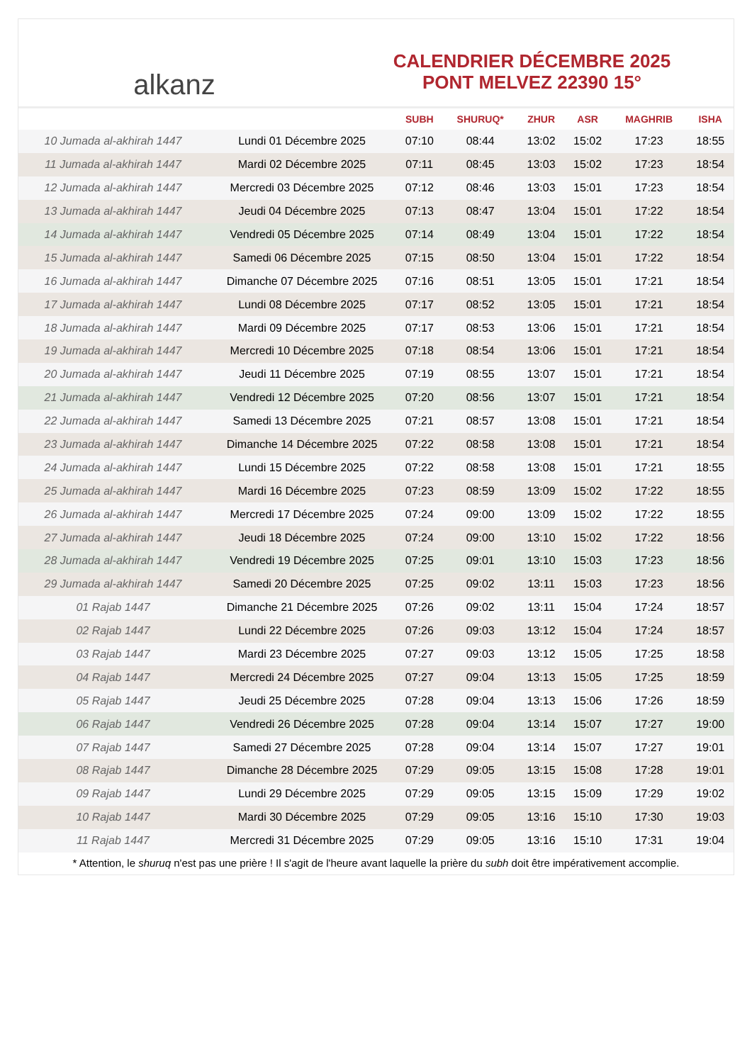alkanz
CALENDRIER DÉCEMBRE 2025
PONT MELVEZ 22390 15°
| | | SUBH | SHURUQ* | ZHUR | ASR | MAGHRIB | ISHA |
| --- | --- | --- | --- | --- | --- | --- | --- |
| 10 Jumada al-akhirah 1447 | Lundi 01 Décembre 2025 | 07:10 | 08:44 | 13:02 | 15:02 | 17:23 | 18:55 |
| 11 Jumada al-akhirah 1447 | Mardi 02 Décembre 2025 | 07:11 | 08:45 | 13:03 | 15:02 | 17:23 | 18:54 |
| 12 Jumada al-akhirah 1447 | Mercredi 03 Décembre 2025 | 07:12 | 08:46 | 13:03 | 15:01 | 17:23 | 18:54 |
| 13 Jumada al-akhirah 1447 | Jeudi 04 Décembre 2025 | 07:13 | 08:47 | 13:04 | 15:01 | 17:22 | 18:54 |
| 14 Jumada al-akhirah 1447 | Vendredi 05 Décembre 2025 | 07:14 | 08:49 | 13:04 | 15:01 | 17:22 | 18:54 |
| 15 Jumada al-akhirah 1447 | Samedi 06 Décembre 2025 | 07:15 | 08:50 | 13:04 | 15:01 | 17:22 | 18:54 |
| 16 Jumada al-akhirah 1447 | Dimanche 07 Décembre 2025 | 07:16 | 08:51 | 13:05 | 15:01 | 17:21 | 18:54 |
| 17 Jumada al-akhirah 1447 | Lundi 08 Décembre 2025 | 07:17 | 08:52 | 13:05 | 15:01 | 17:21 | 18:54 |
| 18 Jumada al-akhirah 1447 | Mardi 09 Décembre 2025 | 07:17 | 08:53 | 13:06 | 15:01 | 17:21 | 18:54 |
| 19 Jumada al-akhirah 1447 | Mercredi 10 Décembre 2025 | 07:18 | 08:54 | 13:06 | 15:01 | 17:21 | 18:54 |
| 20 Jumada al-akhirah 1447 | Jeudi 11 Décembre 2025 | 07:19 | 08:55 | 13:07 | 15:01 | 17:21 | 18:54 |
| 21 Jumada al-akhirah 1447 | Vendredi 12 Décembre 2025 | 07:20 | 08:56 | 13:07 | 15:01 | 17:21 | 18:54 |
| 22 Jumada al-akhirah 1447 | Samedi 13 Décembre 2025 | 07:21 | 08:57 | 13:08 | 15:01 | 17:21 | 18:54 |
| 23 Jumada al-akhirah 1447 | Dimanche 14 Décembre 2025 | 07:22 | 08:58 | 13:08 | 15:01 | 17:21 | 18:54 |
| 24 Jumada al-akhirah 1447 | Lundi 15 Décembre 2025 | 07:22 | 08:58 | 13:08 | 15:01 | 17:21 | 18:55 |
| 25 Jumada al-akhirah 1447 | Mardi 16 Décembre 2025 | 07:23 | 08:59 | 13:09 | 15:02 | 17:22 | 18:55 |
| 26 Jumada al-akhirah 1447 | Mercredi 17 Décembre 2025 | 07:24 | 09:00 | 13:09 | 15:02 | 17:22 | 18:55 |
| 27 Jumada al-akhirah 1447 | Jeudi 18 Décembre 2025 | 07:24 | 09:00 | 13:10 | 15:02 | 17:22 | 18:56 |
| 28 Jumada al-akhirah 1447 | Vendredi 19 Décembre 2025 | 07:25 | 09:01 | 13:10 | 15:03 | 17:23 | 18:56 |
| 29 Jumada al-akhirah 1447 | Samedi 20 Décembre 2025 | 07:25 | 09:02 | 13:11 | 15:03 | 17:23 | 18:56 |
| 01 Rajab 1447 | Dimanche 21 Décembre 2025 | 07:26 | 09:02 | 13:11 | 15:04 | 17:24 | 18:57 |
| 02 Rajab 1447 | Lundi 22 Décembre 2025 | 07:26 | 09:03 | 13:12 | 15:04 | 17:24 | 18:57 |
| 03 Rajab 1447 | Mardi 23 Décembre 2025 | 07:27 | 09:03 | 13:12 | 15:05 | 17:25 | 18:58 |
| 04 Rajab 1447 | Mercredi 24 Décembre 2025 | 07:27 | 09:04 | 13:13 | 15:05 | 17:25 | 18:59 |
| 05 Rajab 1447 | Jeudi 25 Décembre 2025 | 07:28 | 09:04 | 13:13 | 15:06 | 17:26 | 18:59 |
| 06 Rajab 1447 | Vendredi 26 Décembre 2025 | 07:28 | 09:04 | 13:14 | 15:07 | 17:27 | 19:00 |
| 07 Rajab 1447 | Samedi 27 Décembre 2025 | 07:28 | 09:04 | 13:14 | 15:07 | 17:27 | 19:01 |
| 08 Rajab 1447 | Dimanche 28 Décembre 2025 | 07:29 | 09:05 | 13:15 | 15:08 | 17:28 | 19:01 |
| 09 Rajab 1447 | Lundi 29 Décembre 2025 | 07:29 | 09:05 | 13:15 | 15:09 | 17:29 | 19:02 |
| 10 Rajab 1447 | Mardi 30 Décembre 2025 | 07:29 | 09:05 | 13:16 | 15:10 | 17:30 | 19:03 |
| 11 Rajab 1447 | Mercredi 31 Décembre 2025 | 07:29 | 09:05 | 13:16 | 15:10 | 17:31 | 19:04 |
* Attention, le shuruq n'est pas une prière ! Il s'agit de l'heure avant laquelle la prière du subh doit être impérativement accomplie.